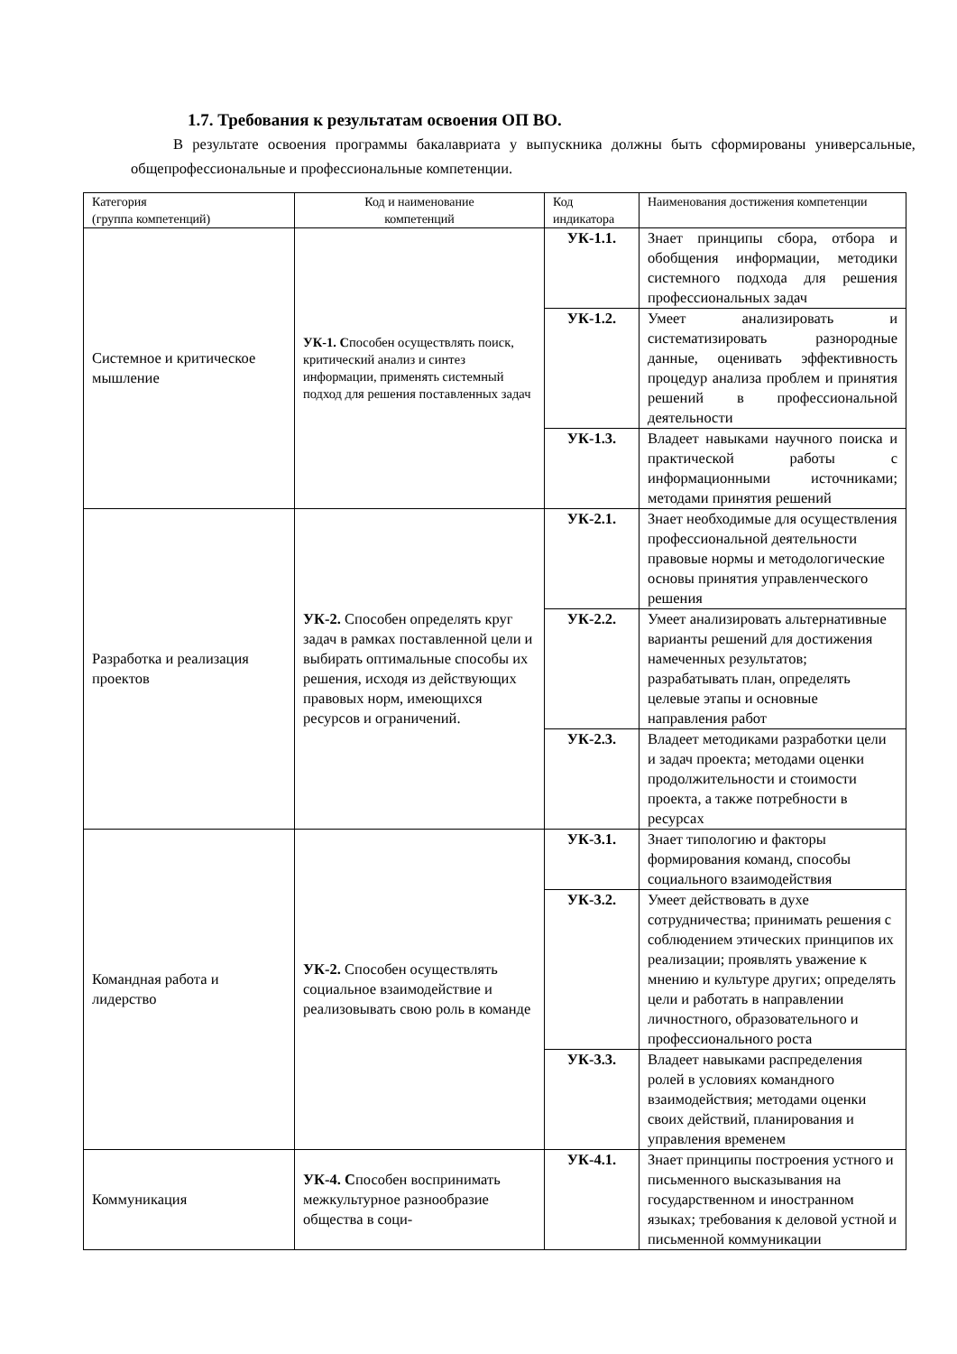1.7. Требования к результатам освоения ОП ВО.
В результате освоения программы бакалавриата у выпускника должны быть сформированы универсальные, общепрофессиональные и профессиональные компетенции.
| Категория (группа компетенций) | Код и наименование компетенций | Код индикатора | Наименования достижения компетенции |
| --- | --- | --- | --- |
| Системное и критическое мышление | УК-1. С пособен осуществлять поиск, критический анализ и синтез информации, применять системный подход для решения поставленных задач | УК-1.1. | Знает принципы сбора, отбора и обобщения информации, методики системного подхода для решения профессиональных задач |
| | | УК-1.2. | Умеет анализировать и систематизировать разнородные данные, оценивать эффективность процедур анализа проблем и принятия решений в профессиональной деятельности |
| | | УК-1.3. | Владеет навыками научного поиска и практической работы с информационными источниками; методами принятия решений |
| Разработка и реализация проектов | УК-2. Способен определять круг задач в рамках поставленной цели и выбирать оптимальные способы их решения, исходя из действующих правовых норм, имеющихся ресурсов и ограничений. | УК-2.1. | Знает необходимые для осуществления профессиональной деятельности правовые нормы и методологические основы принятия управленческого решения |
| | | УК-2.2. | Умеет анализировать альтернативные варианты решений для достижения намеченных результатов; разрабатывать план, определять целевые этапы и основные направления работ |
| | | УК-2.3. | Владеет методиками разработки цели и задач проекта; методами оценки продолжительности и стоимости проекта, а также потребности в ресурсах |
| Командная работа и лидерство | УК-2. Способен осуществлять социальное взаимодействие и реализовывать свою роль в команде | УК-3.1. | Знает типологию и факторы формирования команд, способы социального взаимодействия |
| | | УК-3.2. | Умеет действовать в духе сотрудничества; принимать решения с соблюдением этических принципов их реализации; проявлять уважение к мнению и культуре других; определять цели и работать в направлении личностного, образовательного и профессионального роста |
| | | УК-3.3. | Владеет навыками распределения ролей в условиях командного взаимодействия; методами оценки своих действий, планирования и управления временем |
| Коммуникация | УК-4. С пособен воспринимать межкультурное разнообразие общества в соци- | УК-4.1. | Знает принципы построения устного и письменного высказывания на государственном и иностранном языках; требования к деловой устной и письменной коммуникации |